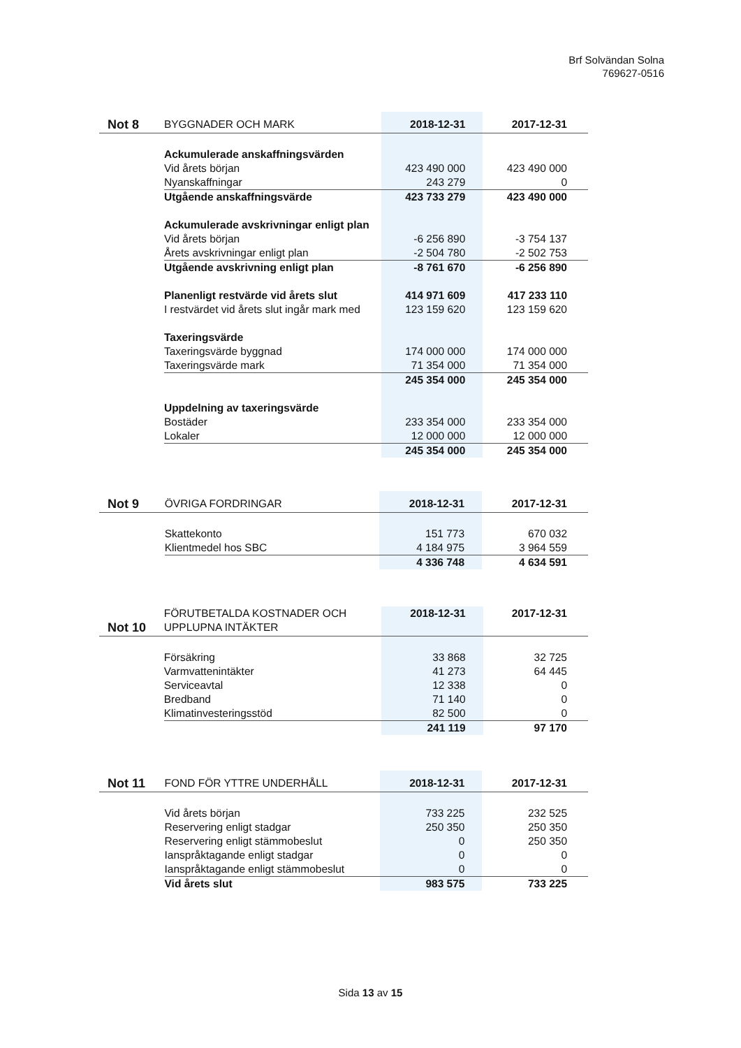Brf Solvändan Solna
769627-0516
| Not 8 | BYGGNADER OCH MARK | 2018-12-31 | 2017-12-31 |
| --- | --- | --- | --- |
| | Ackumulerade anskaffningsvärden | | |
| | Vid årets början | 423 490 000 | 423 490 000 |
| | Nyanskaffningar | 243 279 | 0 |
| | Utgående anskaffningsvärde | 423 733 279 | 423 490 000 |
| | Ackumulerade avskrivningar enligt plan | | |
| | Vid årets början | -6 256 890 | -3 754 137 |
| | Årets avskrivningar enligt plan | -2 504 780 | -2 502 753 |
| | Utgående avskrivning enligt plan | -8 761 670 | -6 256 890 |
| | Planenligt restvärde vid årets slut | 414 971 609 | 417 233 110 |
| | I restvärdet vid årets slut ingår mark med | 123 159 620 | 123 159 620 |
| | Taxeringsvärde | | |
| | Taxeringsvärde byggnad | 174 000 000 | 174 000 000 |
| | Taxeringsvärde mark | 71 354 000 | 71 354 000 |
| | | 245 354 000 | 245 354 000 |
| | Uppdelning av taxeringsvärde | | |
| | Bostäder | 233 354 000 | 233 354 000 |
| | Lokaler | 12 000 000 | 12 000 000 |
| | | 245 354 000 | 245 354 000 |
| Not 9 | ÖVRIGA FORDRINGAR | 2018-12-31 | 2017-12-31 |
| --- | --- | --- | --- |
| | Skattekonto | 151 773 | 670 032 |
| | Klientmedel hos SBC | 4 184 975 | 3 964 559 |
| | | 4 336 748 | 4 634 591 |
| Not 10 | FÖRUTBETALDA KOSTNADER OCH UPPLUPNA INTÄKTER | 2018-12-31 | 2017-12-31 |
| --- | --- | --- | --- |
| | Försäkring | 33 868 | 32 725 |
| | Varmvattenintäkter | 41 273 | 64 445 |
| | Serviceavtal | 12 338 | 0 |
| | Bredband | 71 140 | 0 |
| | Klimatinvesteringsstöd | 82 500 | 0 |
| | | 241 119 | 97 170 |
| Not 11 | FOND FÖR YTTRE UNDERHÅLL | 2018-12-31 | 2017-12-31 |
| --- | --- | --- | --- |
| | Vid årets början | 733 225 | 232 525 |
| | Reservering enligt stadgar | 250 350 | 250 350 |
| | Reservering enligt stämmobeslut | 0 | 250 350 |
| | Ianspråktagande enligt stadgar | 0 | 0 |
| | Ianspråktagande enligt stämmobeslut | 0 | 0 |
| | Vid årets slut | 983 575 | 733 225 |
Sida 13 av 15